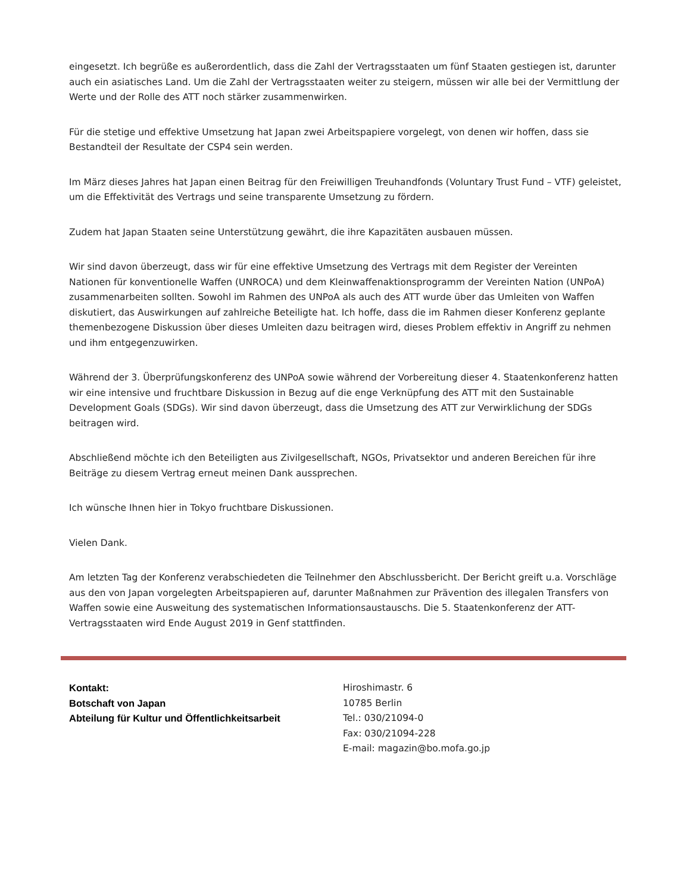eingesetzt. Ich begrüße es außerordentlich, dass die Zahl der Vertragsstaaten um fünf Staaten gestiegen ist, darunter auch ein asiatisches Land. Um die Zahl der Vertragsstaaten weiter zu steigern, müssen wir alle bei der Vermittlung der Werte und der Rolle des ATT noch stärker zusammenwirken.
Für die stetige und effektive Umsetzung hat Japan zwei Arbeitspapiere vorgelegt, von denen wir hoffen, dass sie Bestandteil der Resultate der CSP4 sein werden.
Im März dieses Jahres hat Japan einen Beitrag für den Freiwilligen Treuhandfonds (Voluntary Trust Fund – VTF) geleistet, um die Effektivität des Vertrags und seine transparente Umsetzung zu fördern.
Zudem hat Japan Staaten seine Unterstützung gewährt, die ihre Kapazitäten ausbauen müssen.
Wir sind davon überzeugt, dass wir für eine effektive Umsetzung des Vertrags mit dem Register der Vereinten Nationen für konventionelle Waffen (UNROCA) und dem Kleinwaffenaktionsprogramm der Vereinten Nation (UNPoA) zusammenarbeiten sollten. Sowohl im Rahmen des UNPoA als auch des ATT wurde über das Umleiten von Waffen diskutiert, das Auswirkungen auf zahlreiche Beteiligte hat. Ich hoffe, dass die im Rahmen dieser Konferenz geplante themenbezogene Diskussion über dieses Umleiten dazu beitragen wird, dieses Problem effektiv in Angriff zu nehmen und ihm entgegenzuwirken.
Während der 3. Überprüfungskonferenz des UNPoA sowie während der Vorbereitung dieser 4. Staatenkonferenz hatten wir eine intensive und fruchtbare Diskussion in Bezug auf die enge Verknüpfung des ATT mit den Sustainable Development Goals (SDGs). Wir sind davon überzeugt, dass die Umsetzung des ATT zur Verwirklichung der SDGs beitragen wird.
Abschließend möchte ich den Beteiligten aus Zivilgesellschaft, NGOs, Privatsektor und anderen Bereichen für ihre Beiträge zu diesem Vertrag erneut meinen Dank aussprechen.
Ich wünsche Ihnen hier in Tokyo fruchtbare Diskussionen.
Vielen Dank.
Am letzten Tag der Konferenz verabschiedeten die Teilnehmer den Abschlussbericht. Der Bericht greift u.a. Vorschläge aus den von Japan vorgelegten Arbeitspapieren auf, darunter Maßnahmen zur Prävention des illegalen Transfers von Waffen sowie eine Ausweitung des systematischen Informationsaustauschs. Die 5. Staatenkonferenz der ATT-Vertragsstaaten wird Ende August 2019 in Genf stattfinden.
Kontakt:
Botschaft von Japan
Abteilung für Kultur und Öffentlichkeitsarbeit
Hiroshimastr. 6
10785 Berlin
Tel.: 030/21094-0
Fax: 030/21094-228
E-mail: magazin@bo.mofa.go.jp